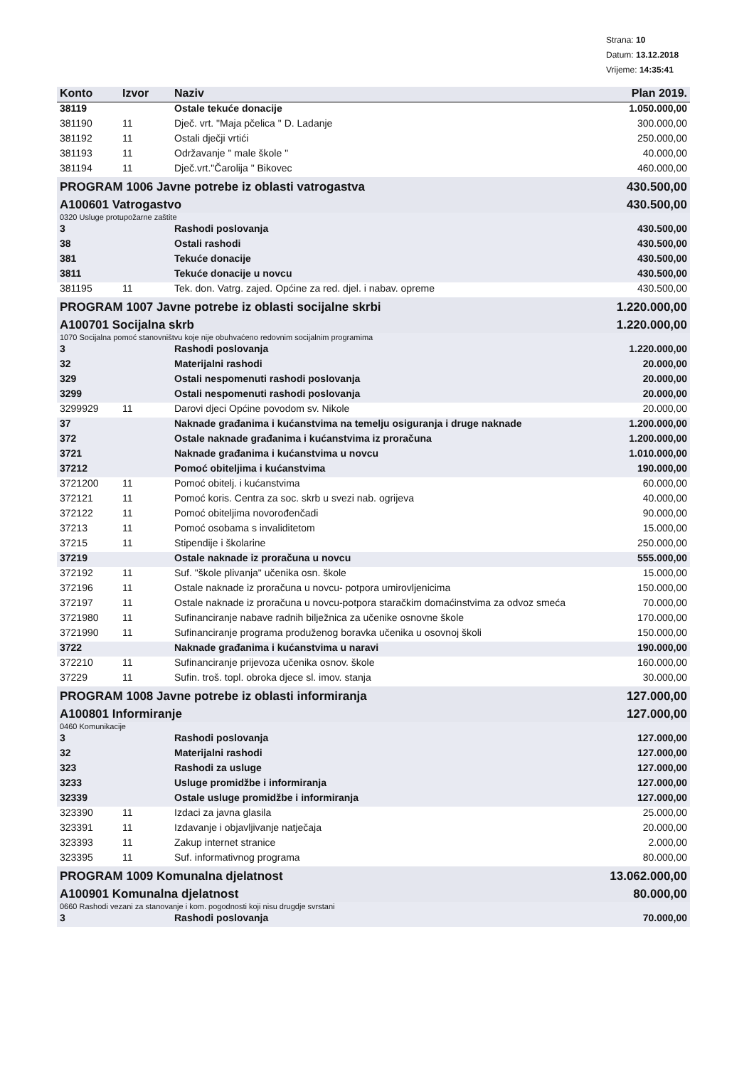Strana: 10
Datum: 13.12.2018
Vrijeme: 14:35:41
| Konto | Izvor | Naziv | Plan 2019. |
| --- | --- | --- | --- |
| 38119 | | Ostale tekuće donacije | 1.050.000,00 |
| 381190 | 11 | Dječ. vrt. "Maja pčelica " D. Ladanje | 300.000,00 |
| 381192 | 11 | Ostali dječji vrtići | 250.000,00 |
| 381193 | 11 | Održavanje " male škole " | 40.000,00 |
| 381194 | 11 | Dječ.vrt."Čarolija " Bikovec | 460.000,00 |
| PROGRAM 1006 Javne potrebe iz oblasti vatrogastva | | | 430.500,00 |
| A100601 Vatrogastvo | | | 430.500,00 |
| 0320 Usluge protupožarne zaštite | | | |
| 3 | | Rashodi poslovanja | 430.500,00 |
| 38 | | Ostali rashodi | 430.500,00 |
| 381 | | Tekuće donacije | 430.500,00 |
| 3811 | | Tekuće donacije u novcu | 430.500,00 |
| 381195 | 11 | Tek. don. Vatrg. zajed. Općine za red. djel. i nabav. opreme | 430.500,00 |
| PROGRAM 1007 Javne potrebe iz oblasti socijalne skrbi | | | 1.220.000,00 |
| A100701 Socijalna skrb | | | 1.220.000,00 |
| 1070 Socijalna pomoć stanovništvu koje nije obuhvaćeno redovnim socijalnim programima | | | |
| 3 | | Rashodi poslovanja | 1.220.000,00 |
| 32 | | Materijalni rashodi | 20.000,00 |
| 329 | | Ostali nespomenuti rashodi poslovanja | 20.000,00 |
| 3299 | | Ostali nespomenuti rashodi poslovanja | 20.000,00 |
| 3299929 | 11 | Darovi djeci Općine povodom sv. Nikole | 20.000,00 |
| 37 | | Naknade građanima i kućanstvima na temelju osiguranja i druge naknade | 1.200.000,00 |
| 372 | | Ostale naknade građanima i kućanstvima iz proračuna | 1.200.000,00 |
| 3721 | | Naknade građanima i kućanstvima u novcu | 1.010.000,00 |
| 37212 | | Pomoć obiteljima i kućanstvima | 190.000,00 |
| 3721200 | 11 | Pomoć obitelj. i kućanstvima | 60.000,00 |
| 372121 | 11 | Pomoć koris. Centra za soc. skrb u svezi nab. ogrijeva | 40.000,00 |
| 372122 | 11 | Pomoć obiteljima novorođenčadi | 90.000,00 |
| 37213 | 11 | Pomoć osobama s invaliditetom | 15.000,00 |
| 37215 | 11 | Stipendije i školarine | 250.000,00 |
| 37219 | | Ostale naknade iz proračuna u novcu | 555.000,00 |
| 372192 | 11 | Suf. "škole plivanja" učenika osn. škole | 15.000,00 |
| 372196 | 11 | Ostale naknade iz proračuna u novcu- potpora umirovljenicima | 150.000,00 |
| 372197 | 11 | Ostale naknade iz proračuna u novcu-potpora staračkim domaćinstvima za odvoz smeća | 70.000,00 |
| 3721980 | 11 | Sufinanciranje nabave radnih bilježnica za učenike osnovne škole | 170.000,00 |
| 3721990 | 11 | Sufinanciranje programa produženog boravka učenika u osovnoj školi | 150.000,00 |
| 3722 | | Naknade građanima i kućanstvima u naravi | 190.000,00 |
| 372210 | 11 | Sufinanciranje prijevoza učenika osnov. škole | 160.000,00 |
| 37229 | 11 | Sufin. troš. topl. obroka djece sl. imov. stanja | 30.000,00 |
| PROGRAM 1008 Javne potrebe iz oblasti informiranja | | | 127.000,00 |
| A100801 Informiranje | | | 127.000,00 |
| 0460 Komunikacije | | | |
| 3 | | Rashodi poslovanja | 127.000,00 |
| 32 | | Materijalni rashodi | 127.000,00 |
| 323 | | Rashodi za usluge | 127.000,00 |
| 3233 | | Usluge promidžbe i informiranja | 127.000,00 |
| 32339 | | Ostale usluge promidžbe i informiranja | 127.000,00 |
| 323390 | 11 | Izdaci za javna glasila | 25.000,00 |
| 323391 | 11 | Izdavanje i objavljivanje natječaja | 20.000,00 |
| 323393 | 11 | Zakup internet stranice | 2.000,00 |
| 323395 | 11 | Suf. informativnog programa | 80.000,00 |
| PROGRAM 1009 Komunalna djelatnost | | | 13.062.000,00 |
| A100901 Komunalna djelatnost | | | 80.000,00 |
| 0660 Rashodi vezani za stanovanje i kom. pogodnosti koji nisu drugdje svrstani | | | |
| 3 | | Rashodi poslovanja | 70.000,00 |